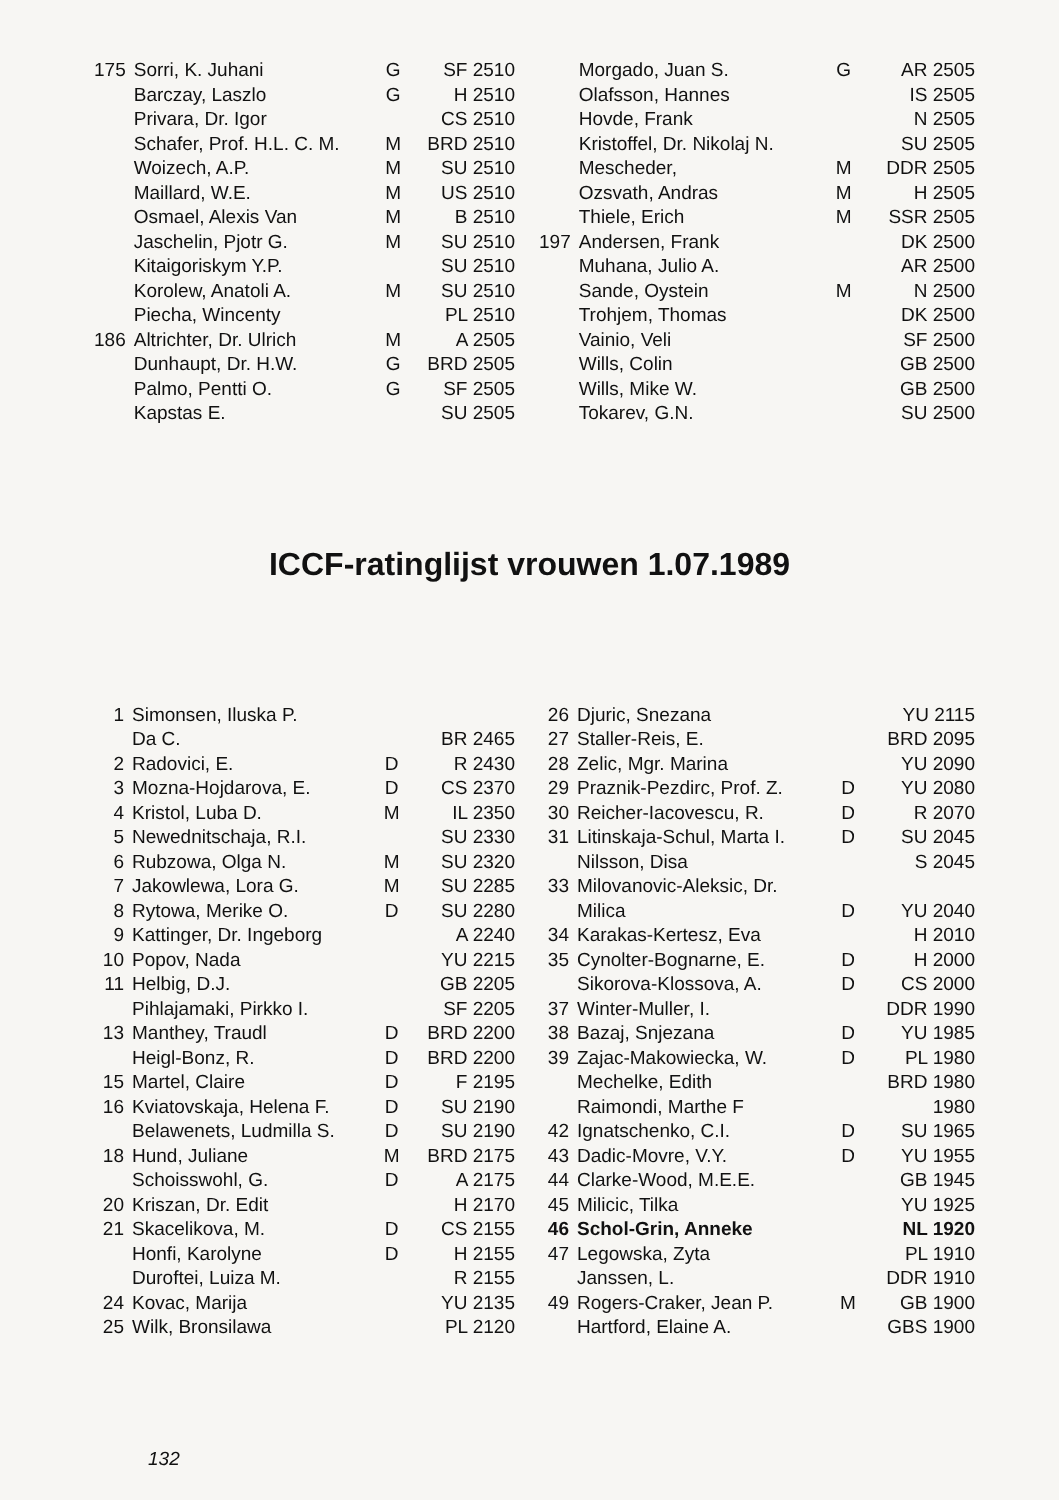| 175 | Sorri, K. Juhani | G | SF 2510 |
| | Barczay, Laszlo | G | H 2510 |
| | Privara, Dr. Igor | | CS 2510 |
| | Schafer, Prof. H.L. C. M. | M | BRD 2510 |
| | Woizech, A.P. | M | SU 2510 |
| | Maillard, W.E. | M | US 2510 |
| | Osmael, Alexis Van | M | B 2510 |
| | Jaschelin, Pjotr G. | M | SU 2510 |
| | Kitaigoriskym Y.P. | | SU 2510 |
| | Korolew, Anatoli A. | M | SU 2510 |
| | Piecha, Wincenty | | PL 2510 |
| 186 | Altrichter, Dr. Ulrich | M | A 2505 |
| | Dunhaupt, Dr. H.W. | G | BRD 2505 |
| | Palmo, Pentti O. | G | SF 2505 |
| | Kapstas E. | | SU 2505 |
| | Morgado, Juan S. | G | AR 2505 |
| | Olafsson, Hannes | | IS 2505 |
| | Hovde, Frank | | N 2505 |
| | Kristoffel, Dr. Nikolaj N. | | SU 2505 |
| | Mescheder, | M | DDR 2505 |
| | Ozsvath, Andras | M | H 2505 |
| | Thiele, Erich | M | SSR 2505 |
| 197 | Andersen, Frank | | DK 2500 |
| | Muhana, Julio A. | | AR 2500 |
| | Sande, Oystein | M | N 2500 |
| | Trohjem, Thomas | | DK 2500 |
| | Vainio, Veli | | SF 2500 |
| | Wills, Colin | | GB 2500 |
| | Wills, Mike W. | | GB 2500 |
| | Tokarev, G.N. | | SU 2500 |
ICCF-ratinglijst vrouwen 1.07.1989
| 1 | Simonsen, Iluska P. | | |
| | Da C. | | BR 2465 |
| 2 | Radovici, E. | D | R 2430 |
| 3 | Mozna-Hojdarova, E. | D | CS 2370 |
| 4 | Kristol, Luba D. | M | IL 2350 |
| 5 | Newednitschaja, R.I. | | SU 2330 |
| 6 | Rubzowa, Olga N. | M | SU 2320 |
| 7 | Jakowlewa, Lora G. | M | SU 2285 |
| 8 | Rytowa, Merike O. | D | SU 2280 |
| 9 | Kattinger, Dr. Ingeborg | | A 2240 |
| 10 | Popov, Nada | | YU 2215 |
| 11 | Helbig, D.J. | | GB 2205 |
| | Pihlajamaki, Pirkko I. | | SF 2205 |
| 13 | Manthey, Traudl | D | BRD 2200 |
| | Heigl-Bonz, R. | D | BRD 2200 |
| 15 | Martel, Claire | D | F 2195 |
| 16 | Kviatovskaja, Helena F. | D | SU 2190 |
| | Belawenets, Ludmilla S. | D | SU 2190 |
| 18 | Hund, Juliane | M | BRD 2175 |
| | Schoisswohl, G. | D | A 2175 |
| 20 | Kriszan, Dr. Edit | | H 2170 |
| 21 | Skacelikova, M. | D | CS 2155 |
| | Honfi, Karolyne | D | H 2155 |
| | Duroftei, Luiza M. | | R 2155 |
| 24 | Kovac, Marija | | YU 2135 |
| 25 | Wilk, Bronsilawa | | PL 2120 |
| 26 | Djuric, Snezana | | YU 2115 |
| 27 | Staller-Reis, E. | | BRD 2095 |
| 28 | Zelic, Mgr. Marina | | YU 2090 |
| 29 | Praznik-Pezdirc, Prof. Z. | D | YU 2080 |
| 30 | Reicher-Iacovescu, R. | D | R 2070 |
| 31 | Litinskaja-Schul, Marta I. | D | SU 2045 |
| | Nilsson, Disa | | S 2045 |
| 33 | Milovanovic-Aleksic, Dr. | | |
| | Milica | D | YU 2040 |
| 34 | Karakas-Kertesz, Eva | | H 2010 |
| 35 | Cynolter-Bognarne, E. | D | H 2000 |
| | Sikorova-Klossova, A. | D | CS 2000 |
| 37 | Winter-Muller, I. | | DDR 1990 |
| 38 | Bazaj, Snjezana | D | YU 1985 |
| 39 | Zajac-Makowiecka, W. | D | PL 1980 |
| | Mechelke, Edith | | BRD 1980 |
| | Raimondi, Marthe F | | 1980 |
| 42 | Ignatschenko, C.I. | D | SU 1965 |
| 43 | Dadic-Movre, V.Y. | D | YU 1955 |
| 44 | Clarke-Wood, M.E.E. | | GB 1945 |
| 45 | Milicic, Tilka | | YU 1925 |
| 46 | Schol-Grin, Anneke | | NL 1920 |
| 47 | Legowska, Zyta | | PL 1910 |
| | Janssen, L. | | DDR 1910 |
| 49 | Rogers-Craker, Jean P. | M | GB 1900 |
| | Hartford, Elaine A. | | GBS 1900 |
132